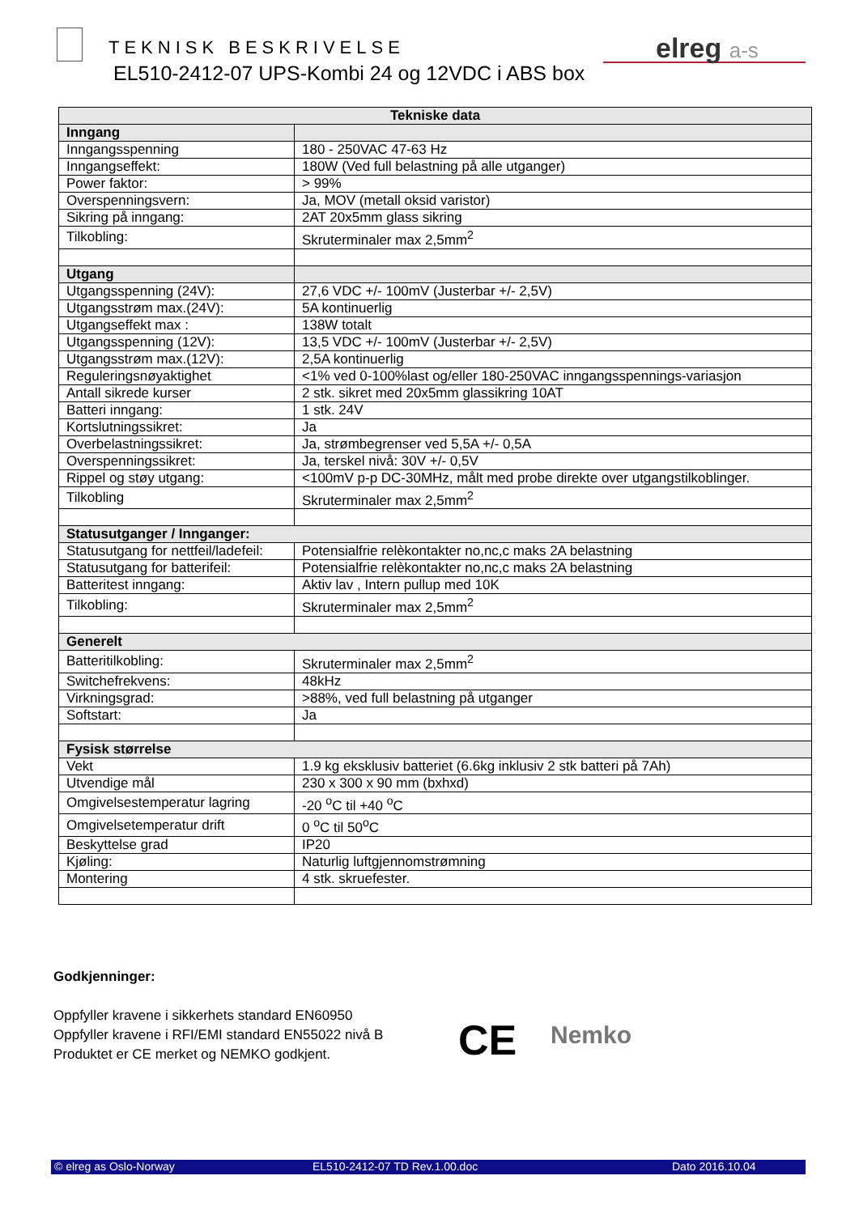TEKNISK BESKRIVELSE
EL510-2412-07 UPS-Kombi 24 og 12VDC i ABS box
elreg a-s
| Tekniske data | |
| --- | --- |
| Inngang | |
| Inngangsspenning | 180 - 250VAC 47-63 Hz |
| Inngangseffekt: | 180W (Ved full belastning på alle utganger) |
| Power faktor: | > 99% |
| Overspenningsvern: | Ja, MOV (metall oksid varistor) |
| Sikring på inngang: | 2AT 20x5mm glass sikring |
| Tilkobling: | Skruterminaler max 2,5mm<sup>2</sup> |
| Utgang | |
| Utgangsspenning (24V): | 27,6 VDC +/- 100mV (Justerbar +/- 2,5V) |
| Utgangsstrøm max.(24V): | 5A kontinuerlig |
| Utgangseffekt max : | 138W totalt |
| Utgangsspenning (12V): | 13,5 VDC +/- 100mV (Justerbar +/- 2,5V) |
| Utgangsstrøm max.(12V): | 2,5A kontinuerlig |
| Reguleringsnøyaktighet | <1% ved 0-100%last og/eller 180-250VAC inngangsspennings-variasjon |
| Antall sikrede kurser | 2 stk. sikret med 20x5mm glassikring 10AT |
| Batteri inngang: | 1 stk. 24V |
| Kortslutningssikret: | Ja |
| Overbelastningssikret: | Ja, strømbegrenser ved 5,5A +/- 0,5A |
| Overspenningssikret: | Ja, terskel nivå: 30V +/- 0,5V |
| Rippel og støy utgang: | <100mV p-p DC-30MHz, målt med probe direkte over utgangstilkoblinger. |
| Tilkobling | Skruterminaler max 2,5mm<sup>2</sup> |
| Statusutganger / Innganger: | |
| Statusutgang for nettfeil/ladefeil: | Potensialfrie relèkontakter no,nc,c maks 2A belastning |
| Statusutgang for batterifeil: | Potensialfrie relèkontakter no,nc,c maks 2A belastning |
| Batteritest inngang: | Aktiv lav , Intern pullup med 10K |
| Tilkobling: | Skruterminaler max 2,5mm<sup>2</sup> |
| Generelt | |
| Batteritilkobling: | Skruterminaler max 2,5mm<sup>2</sup> |
| Switchefrekvens: | 48kHz |
| Virkningsgrad: | >88%, ved full belastning på utganger |
| Softstart: | Ja |
| Fysisk størrelse | |
| Vekt | 1.9 kg eksklusiv batteriet (6.6kg inklusiv 2 stk batteri på 7Ah) |
| Utvendige mål | 230 x 300 x 90 mm (bxhxd) |
| Omgivelsestemperatur lagring | -20 <sup>o</sup>C til +40 <sup>o</sup>C |
| Omgivelsetemperatur drift | 0 <sup>o</sup>C til 50<sup>o</sup>C |
| Beskyttelse grad | IP20 |
| Kjøling: | Naturlig luftgjennomstrømning |
| Montering | 4 stk. skruefester. |
Godkjenninger:
Oppfyller kravene i sikkerhets standard EN60950
Oppfyller kravene i RFI/EMI standard EN55022 nivå B
Produktet er CE merket og NEMKO godkjent.
CE Nemko
© elreg as Oslo-Norway EL510-2412-07 TD Rev.1.00.doc Dato 2016.10.04